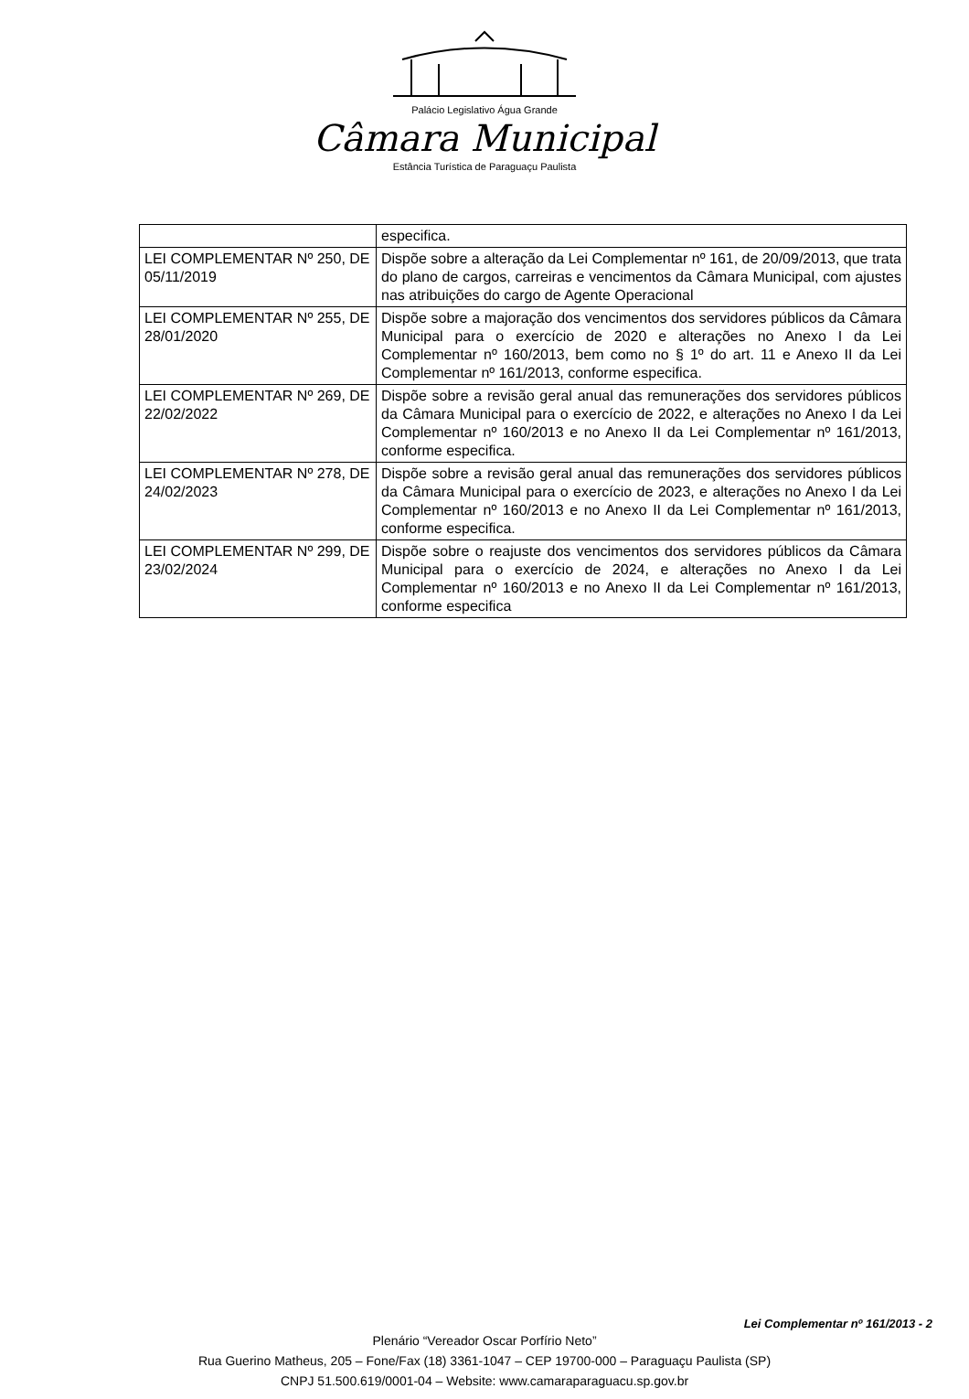Palácio Legislativo Água Grande
Câmara Municipal
Estância Turística de Paraguaçu Paulista
| | especifica. |
| LEI COMPLEMENTAR Nº 250, DE 05/11/2019 | Dispõe sobre a alteração da Lei Complementar nº 161, de 20/09/2013, que trata do plano de cargos, carreiras e vencimentos da Câmara Municipal, com ajustes nas atribuições do cargo de Agente Operacional |
| LEI COMPLEMENTAR Nº 255, DE 28/01/2020 | Dispõe sobre a majoração dos vencimentos dos servidores públicos da Câmara Municipal para o exercício de 2020 e alterações no Anexo I da Lei Complementar nº 160/2013, bem como no § 1º do art. 11 e Anexo II da Lei Complementar nº 161/2013, conforme especifica. |
| LEI COMPLEMENTAR Nº 269, DE 22/02/2022 | Dispõe sobre a revisão geral anual das remunerações dos servidores públicos da Câmara Municipal para o exercício de 2022, e alterações no Anexo I da Lei Complementar nº 160/2013 e no Anexo II da Lei Complementar nº 161/2013, conforme especifica. |
| LEI COMPLEMENTAR Nº 278, DE 24/02/2023 | Dispõe sobre a revisão geral anual das remunerações dos servidores públicos da Câmara Municipal para o exercício de 2023, e alterações no Anexo I da Lei Complementar nº 160/2013 e no Anexo II da Lei Complementar nº 161/2013, conforme especifica. |
| LEI COMPLEMENTAR Nº 299, DE 23/02/2024 | Dispõe sobre o reajuste dos vencimentos dos servidores públicos da Câmara Municipal para o exercício de 2024, e alterações no Anexo I da Lei Complementar nº 160/2013 e no Anexo II da Lei Complementar nº 161/2013, conforme especifica |
Lei Complementar nº 161/2013 - 2
Plenário “Vereador Oscar Porfírio Neto”
Rua Guerino Matheus, 205 – Fone/Fax (18) 3361-1047 – CEP 19700-000 – Paraguaçu Paulista (SP)
CNPJ 51.500.619/0001-04 – Website: www.camaraparaguacu.sp.gov.br